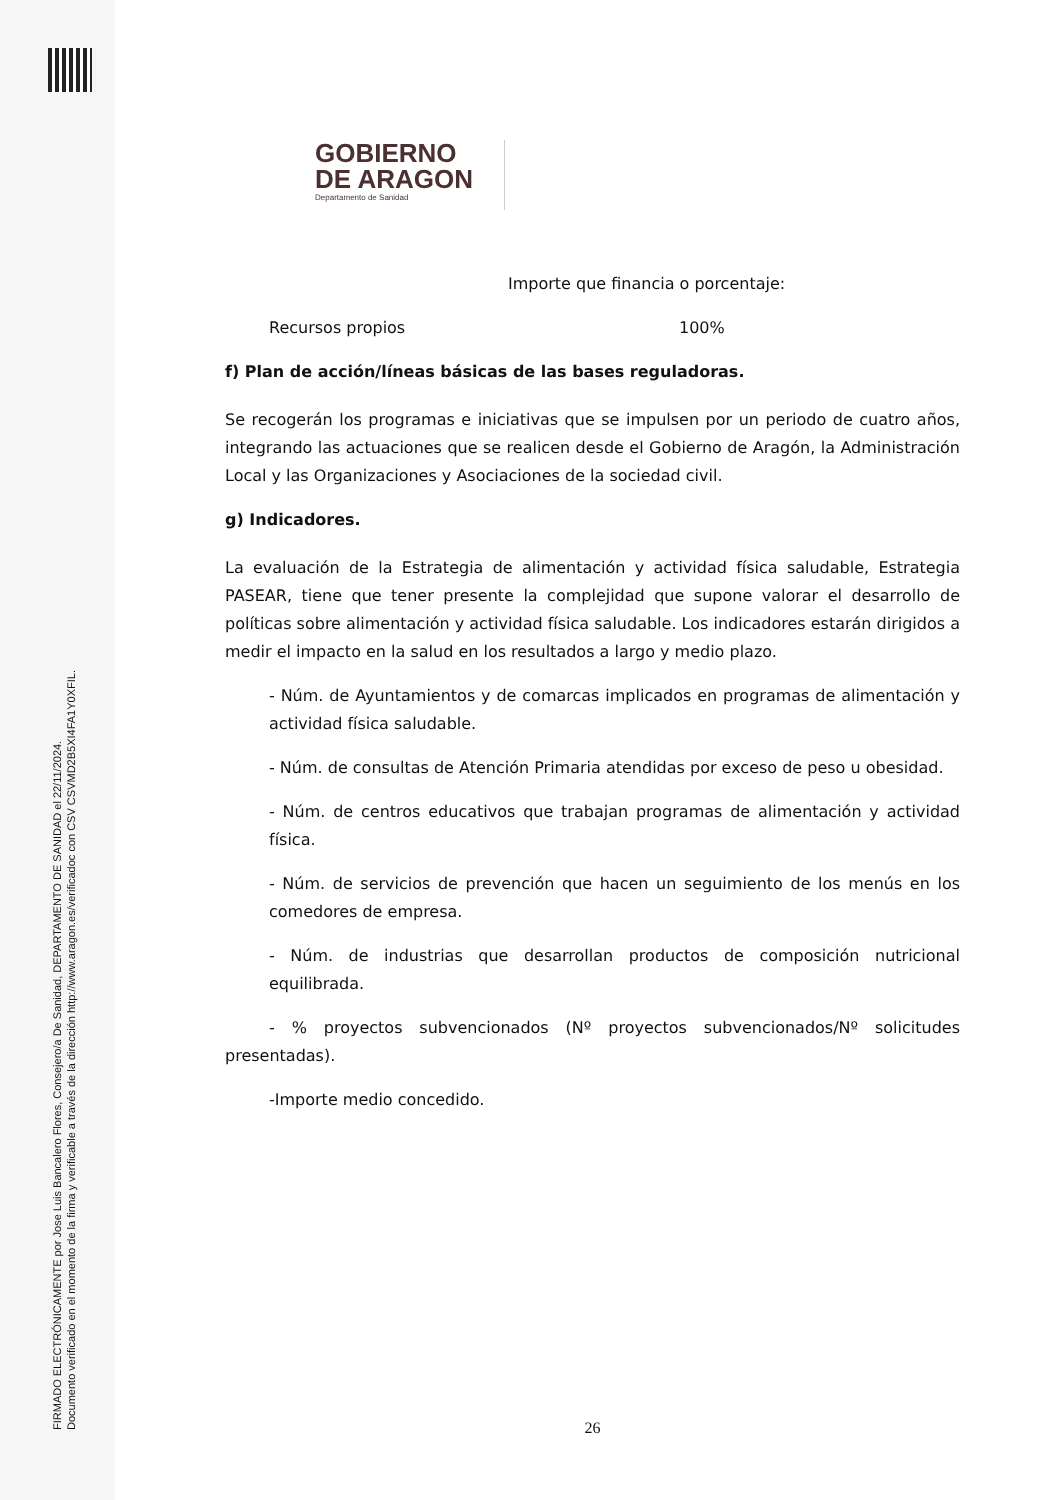FIRMADO ELECTRÓNICAMENTE por Jose Luis Bancalero Flores, Consejero/a De Sanidad, DEPARTAMENTO DE SANIDAD el 22/11/2024.
Documento verificado en el momento de la firma y verificable a través de la dirección http://www.aragon.es/verificadoc con CSV CSVMD2B5XI4FA1Y0XFIL.
GOBIERNO
DE ARAGON
Departamento de Sanidad
Importe que financia o porcentaje:
Recursos propios 100%
f) Plan de acción/líneas básicas de las bases reguladoras.
Se recogerán los programas e iniciativas que se impulsen por un periodo de cuatro años, integrando las actuaciones que se realicen desde el Gobierno de Aragón, la Administración Local y las Organizaciones y Asociaciones de la sociedad civil.
g) Indicadores.
La evaluación de la Estrategia de alimentación y actividad física saludable, Estrategia PASEAR, tiene que tener presente la complejidad que supone valorar el desarrollo de políticas sobre alimentación y actividad física saludable. Los indicadores estarán dirigidos a medir el impacto en la salud en los resultados a largo y medio plazo.
- Núm. de Ayuntamientos y de comarcas implicados en programas de alimentación y actividad física saludable.
- Núm. de consultas de Atención Primaria atendidas por exceso de peso u obesidad.
- Núm. de centros educativos que trabajan programas de alimentación y actividad física.
- Núm. de servicios de prevención que hacen un seguimiento de los menús en los comedores de empresa.
- Núm. de industrias que desarrollan productos de composición nutricional equilibrada.
- % proyectos subvencionados (Nº proyectos subvencionados/Nº solicitudes presentadas).
-Importe medio concedido.
26